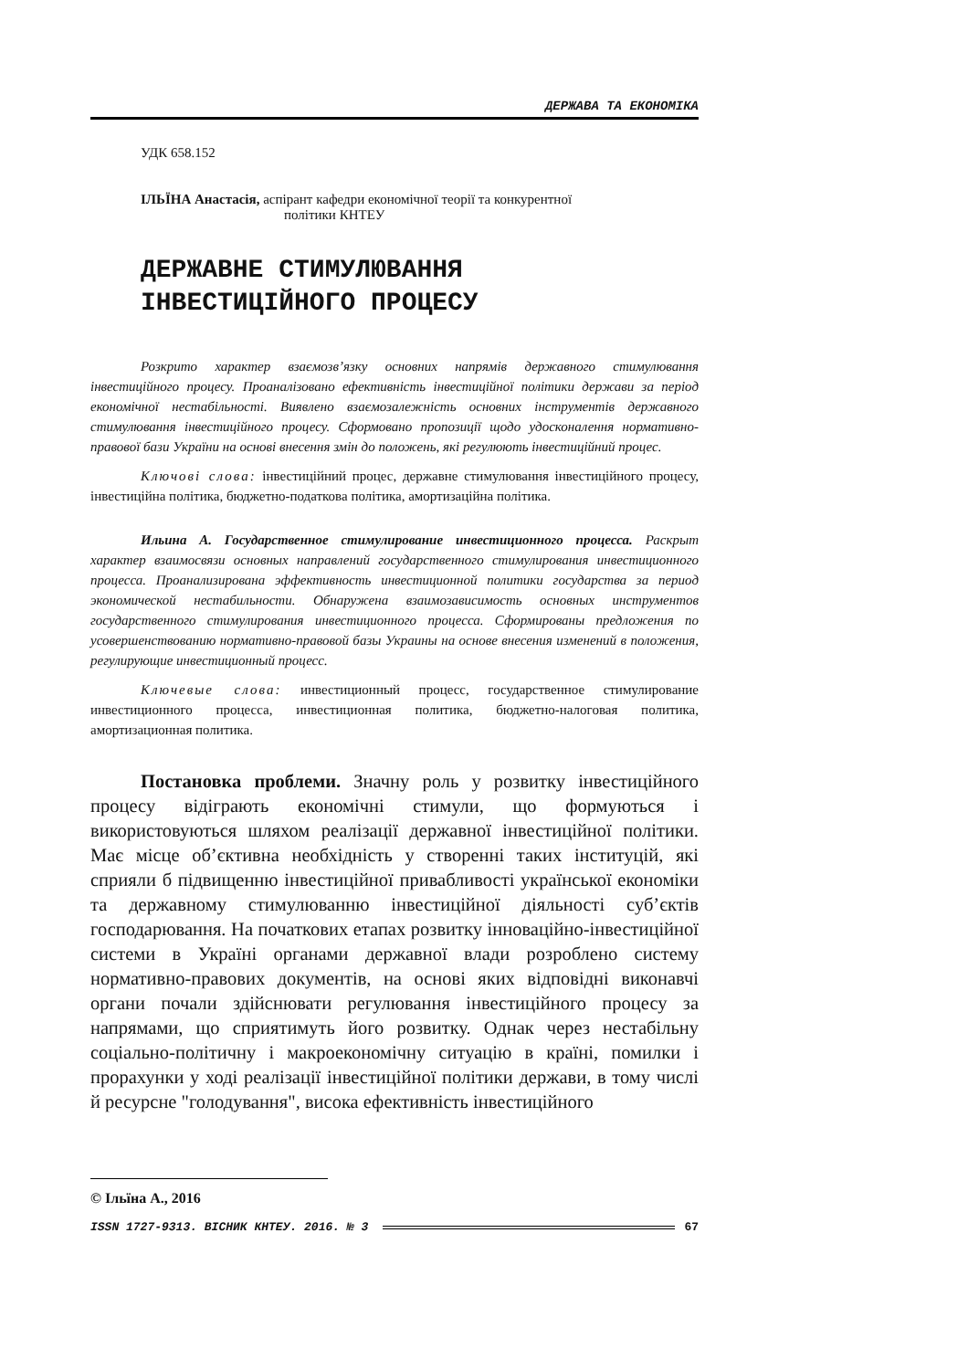ДЕРЖАВА ТА ЕКОНОМІКА
УДК 658.152
ІЛЬЇНА Анастасія, аспірант кафедри економічної теорії та конкурентної
політики КНТЕУ
ДЕРЖАВНЕ СТИМУЛЮВАННЯ
ІНВЕСТИЦІЙНОГО ПРОЦЕСУ
Розкрито характер взаємозв’язку основних напрямів державного стимулювання інвестиційного процесу. Проаналізовано ефективність інвестиційної політики держави за період економічної нестабільності. Виявлено взаємозалежність основних інструментів державного стимулювання інвестиційного процесу. Сформовано пропозиції щодо удосконалення нормативно-правової бази України на основі внесення змін до положень, які регулюють інвестиційний процес.
Ключові слова: інвестиційний процес, державне стимулювання інвестиційного процесу, інвестиційна політика, бюджетно-податкова політика, амортизаційна політика.
Ильина А. Государственное стимулирование инвестиционного процесса. Раскрыт характер взаимосвязи основных направлений государственного стимулирования инвестиционного процесса. Проанализирована эффективность инвестиционной политики государства за период экономической нестабильности. Обнаружена взаимозависимость основных инструментов государственного стимулирования инвестиционного процесса. Сформированы предложения по усовершенствованию нормативно-правовой базы Украины на основе внесения изменений в положения, регулирующие инвестиционный процесс.
Ключевые слова: инвестиционный процесс, государственное стимулирование инвестиционного процесса, инвестиционная политика, бюджетно-налоговая политика, амортизационная политика.
Постановка проблеми. Значну роль у розвитку інвестиційного процесу відіграють економічні стимули, що формуються і використовуються шляхом реалізації державної інвестиційної політики. Має місце об’єктивна необхідність у створенні таких інституцій, які сприяли б підвищенню інвестиційної привабливості української економіки та державному стимулюванню інвестиційної діяльності суб’єктів господарювання. На початкових етапах розвитку інноваційно-інвестиційної системи в Україні органами державної влади розроблено систему нормативно-правових документів, на основі яких відповідні виконавчі органи почали здійснювати регулювання інвестиційного процесу за напрямами, що сприятимуть його розвитку. Однак через нестабільну соціально-політичну і макроекономічну ситуацію в країні, помилки і прорахунки у ході реалізації інвестиційної політики держави, в тому числі й ресурсне "голодування", висока ефективність інвестиційного
© Ільїна А., 2016
ISSN 1727-9313. ВІСНИК КНТЕУ. 2016. № 3 67